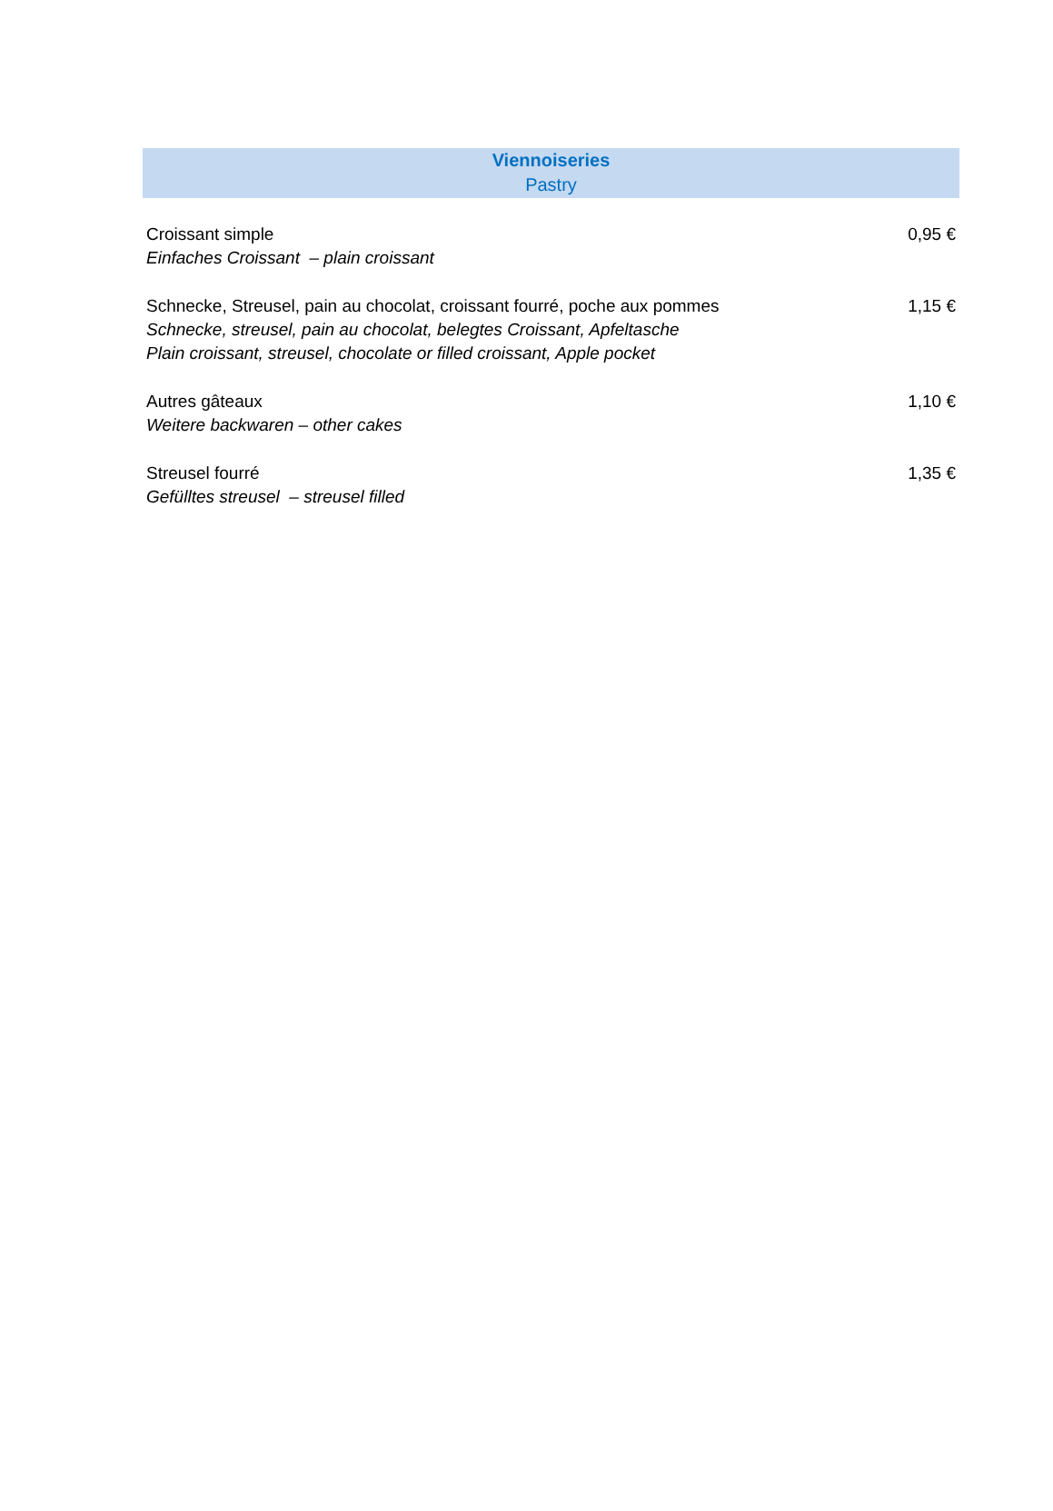Viennoiseries
Pastry
| Croissant simple Einfaches Croissant – plain croissant | 0,95 € |
| Schnecke, Streusel, pain au chocolat, croissant fourré, poche aux pommes Schnecke, streusel, pain au chocolat, belegtes Croissant, Apfeltasche Plain croissant, streusel, chocolate or filled croissant, Apple pocket | 1,15 € |
| Autres gâteaux Weitere backwaren – other cakes | 1,10 € |
| Streusel fourré Gefülltes streusel – streusel filled | 1,35 € |